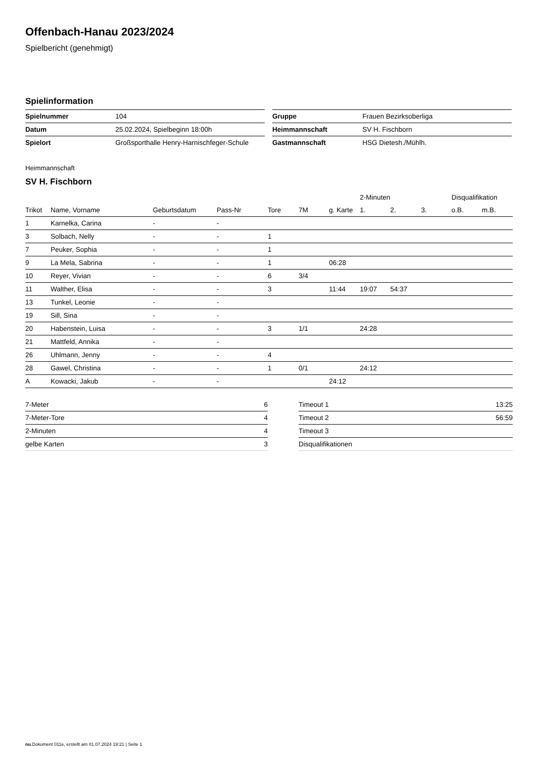Offenbach-Hanau 2023/2024
Spielbericht (genehmigt)
Spielinformation
| Spielnummer | 104 |
| Datum | 25.02.2024, Spielbeginn 18:00h |
| Spielort | Großsporthalle Henry-Harnischfeger-Schule |
| Gruppe | Frauen Bezirksoberliga |
| Heimmannschaft | SV H. Fischborn |
| Gastmannschaft | HSG Dietesh./Mühlh. |
Heimmannschaft
SV H. Fischborn
| | | | | | | | 2-Minuten | | | Disqualifikation | |
| --- | --- | --- | --- | --- | --- | --- | --- | --- | --- | --- | --- |
| Trikot | Name, Vorname | Geburtsdatum | Pass-Nr | Tore | 7M | g. Karte | 1. | 2. | 3. | o.B. | m.B. |
| 1 | Karnelka, Carina | - | - | | | | | | | | |
| 3 | Solbach, Nelly | - | - | 1 | | | | | | | |
| 7 | Peuker, Sophia | - | - | 1 | | | | | | | |
| 9 | La Mela, Sabrina | - | - | 1 | | 06:28 | | | | | |
| 10 | Reyer, Vivian | - | - | 6 | 3/4 | | | | | | |
| 11 | Walther, Elisa | - | - | 3 | | 11:44 | 19:07 | 54:37 | | | |
| 13 | Tunkel, Leonie | - | - | | | | | | | | |
| 19 | Sill, Sina | - | - | | | | | | | | |
| 20 | Habenstein, Luisa | - | - | 3 | 1/1 | | 24:28 | | | | |
| 21 | Mattfeld, Annika | - | - | | | | | | | | |
| 26 | Uhlmann, Jenny | - | - | 4 | | | | | | | |
| 28 | Gawel, Christina | - | - | 1 | 0/1 | | 24:12 | | | | |
| A | Kowacki, Jakub | - | - | | | 24:12 | | | | | |
| 7-Meter | 6 |
| 7-Meter-Tore | 4 |
| 2-Minuten | 4 |
| gelbe Karten | 3 |
| Timeout 1 | 13:25 |
| Timeout 2 | 56:59 |
| Timeout 3 | |
| Disqualifikationen | |
nu.Dokument 011e, erstellt am 01.07.2024 19:21 | Seite 1